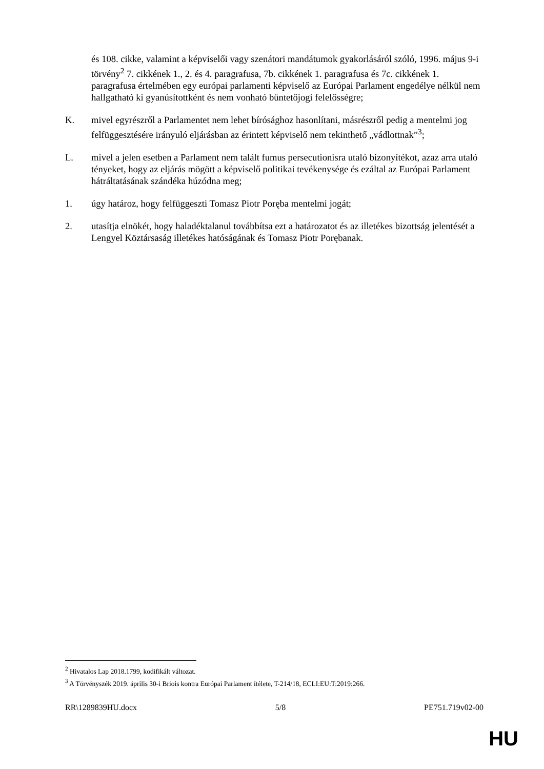és 108. cikke, valamint a képviselői vagy szenátori mandátumok gyakorlásáról szóló, 1996. május 9-i törvény<sup>2</sup> 7. cikkének 1., 2. és 4. paragrafusa, 7b. cikkének 1. paragrafusa és 7c. cikkének 1. paragrafusa értelmében egy európai parlamenti képviselő az Európai Parlament engedélye nélkül nem hallgatható ki gyanúsítottként és nem vonható büntetőjogi felelősségre;
K. mivel egyrészről a Parlamentet nem lehet bírósághoz hasonlítani, másrészről pedig a mentelmi jog felfüggesztésére irányuló eljárásban az érintett képviselő nem tekinthető „vádlottnak”<sup>3</sup>;
L. mivel a jelen esetben a Parlament nem talált fumus persecutionisra utaló bizonyítékot, azaz arra utaló tényeket, hogy az eljárás mögött a képviselő politikai tevékenysége és ezáltal az Európai Parlament hátráltatásának szándéka húzódna meg;
1. úgy határoz, hogy felfüggeszti Tomasz Piotr Poręba mentelmi jogát;
2. utasítja elnökét, hogy haladéktalanul továbbítsa ezt a határozatot és az illetékes bizottság jelentését a Lengyel Köztársaság illetékes hatóságának és Tomasz Piotr Poręba­nak.
<sup>2</sup> Hivatalos Lap 2018.1799, kodifikált változat.
<sup>3</sup> A Törvényszék 2019. április 30-i Briois kontra Európai Parlament ítélete, T-214/18, ECLI:EU:T:2019:266.
RR\1289839HU.docx 5/8 PE751.719v02-00
HU